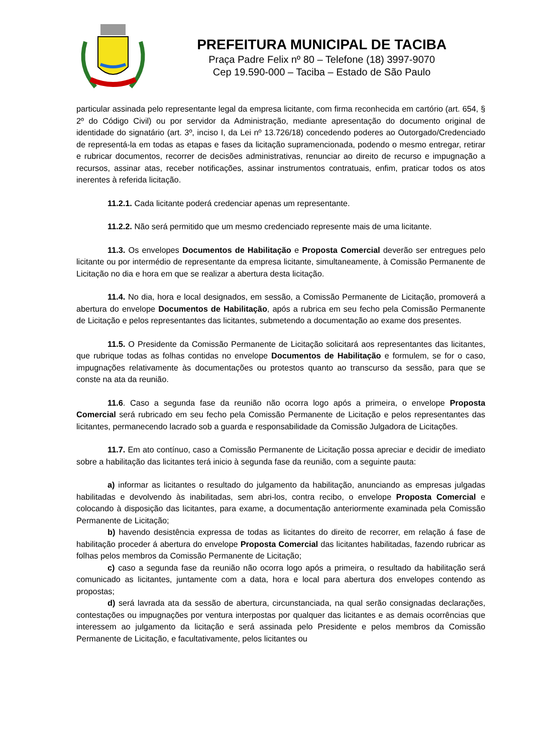PREFEITURA MUNICIPAL DE TACIBA
Praça Padre Felix nº 80 – Telefone (18) 3997-9070
Cep 19.590-000 – Taciba – Estado de São Paulo
particular assinada pelo representante legal da empresa licitante, com firma reconhecida em cartório (art. 654, § 2º do Código Civil) ou por servidor da Administração, mediante apresentação do documento original de identidade do signatário (art. 3º, inciso I, da Lei nº 13.726/18) concedendo poderes ao Outorgado/Credenciado de representá-la em todas as etapas e fases da licitação supramencionada, podendo o mesmo entregar, retirar e rubricar documentos, recorrer de decisões administrativas, renunciar ao direito de recurso e impugnação a recursos, assinar atas, receber notificações, assinar instrumentos contratuais, enfim, praticar todos os atos inerentes à referida licitação.
11.2.1. Cada licitante poderá credenciar apenas um representante.
11.2.2. Não será permitido que um mesmo credenciado represente mais de uma licitante.
11.3. Os envelopes Documentos de Habilitação e Proposta Comercial deverão ser entregues pelo licitante ou por intermédio de representante da empresa licitante, simultaneamente, à Comissão Permanente de Licitação no dia e hora em que se realizar a abertura desta licitação.
11.4. No dia, hora e local designados, em sessão, a Comissão Permanente de Licitação, promoverá a abertura do envelope Documentos de Habilitação, após a rubrica em seu fecho pela Comissão Permanente de Licitação e pelos representantes das licitantes, submetendo a documentação ao exame dos presentes.
11.5. O Presidente da Comissão Permanente de Licitação solicitará aos representantes das licitantes, que rubrique todas as folhas contidas no envelope Documentos de Habilitação e formulem, se for o caso, impugnações relativamente às documentações ou protestos quanto ao transcurso da sessão, para que se conste na ata da reunião.
11.6. Caso a segunda fase da reunião não ocorra logo após a primeira, o envelope Proposta Comercial será rubricado em seu fecho pela Comissão Permanente de Licitação e pelos representantes das licitantes, permanecendo lacrado sob a guarda e responsabilidade da Comissão Julgadora de Licitações.
11.7. Em ato contínuo, caso a Comissão Permanente de Licitação possa apreciar e decidir de imediato sobre a habilitação das licitantes terá inicio à segunda fase da reunião, com a seguinte pauta:
a) informar as licitantes o resultado do julgamento da habilitação, anunciando as empresas julgadas habilitadas e devolvendo às inabilitadas, sem abri-los, contra recibo, o envelope Proposta Comercial e colocando à disposição das licitantes, para exame, a documentação anteriormente examinada pela Comissão Permanente de Licitação;
b) havendo desistência expressa de todas as licitantes do direito de recorrer, em relação á fase de habilitação proceder á abertura do envelope Proposta Comercial das licitantes habilitadas, fazendo rubricar as folhas pelos membros da Comissão Permanente de Licitação;
c) caso a segunda fase da reunião não ocorra logo após a primeira, o resultado da habilitação será comunicado as licitantes, juntamente com a data, hora e local para abertura dos envelopes contendo as propostas;
d) será lavrada ata da sessão de abertura, circunstanciada, na qual serão consignadas declarações, contestações ou impugnações por ventura interpostas por qualquer das licitantes e as demais ocorrências que interessem ao julgamento da licitação e será assinada pelo Presidente e pelos membros da Comissão Permanente de Licitação, e facultativamente, pelos licitantes ou